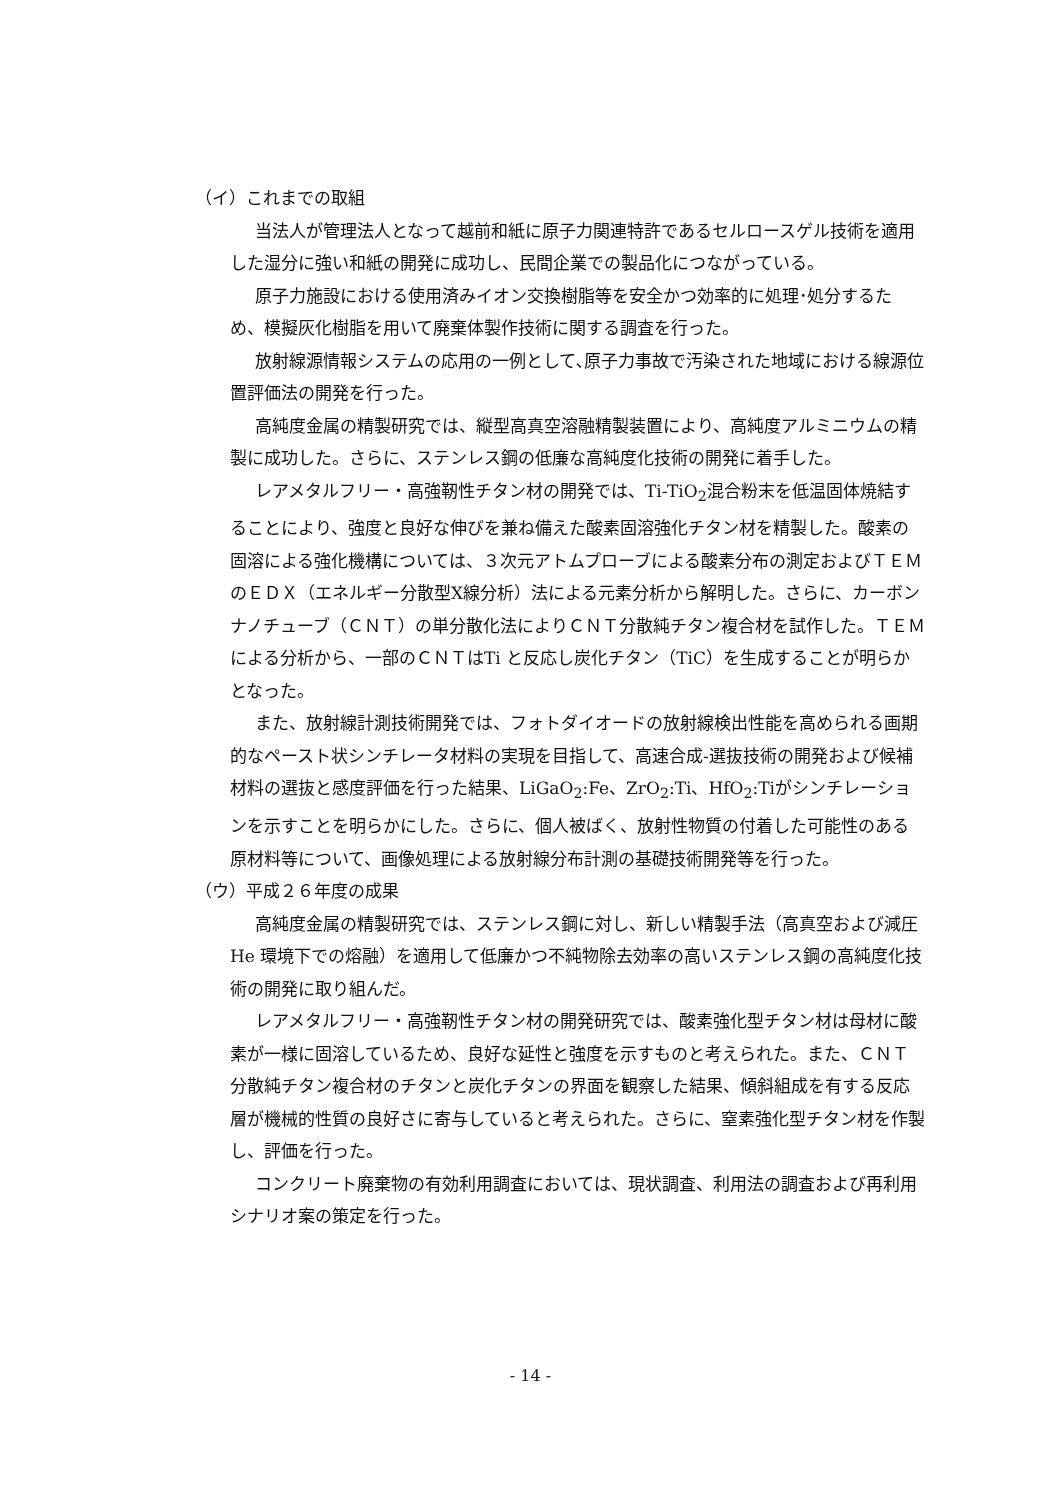（イ）これまでの取組
当法人が管理法人となって越前和紙に原子力関連特許であるセルロースゲル技術を適用した湿分に強い和紙の開発に成功し、民間企業での製品化につながっている。
原子力施設における使用済みイオン交換樹脂等を安全かつ効率的に処理･処分するため、模擬灰化樹脂を用いて廃棄体製作技術に関する調査を行った。
放射線源情報システムの応用の一例として､原子力事故で汚染された地域における線源位置評価法の開発を行った。
高純度金属の精製研究では、縦型高真空溶融精製装置により、高純度アルミニウムの精製に成功した。さらに、ステンレス鋼の低廉な高純度化技術の開発に着手した。
レアメタルフリー・高強靭性チタン材の開発では、Ti-TiO<sub>2</sub>混合粉末を低温固体焼結することにより、強度と良好な伸びを兼ね備えた酸素固溶強化チタン材を精製した。酸素の固溶による強化機構については、３次元アトムプローブによる酸素分布の測定およびＴＥＭのＥＤＸ（エネルギー分散型X線分析）法による元素分析から解明した。さらに、カーボンナノチューブ（ＣＮＴ）の単分散化法によりＣＮＴ分散純チタン複合材を試作した。ＴＥＭによる分析から、一部のＣＮＴはTi と反応し炭化チタン（TiC）を生成することが明らかとなった。
また、放射線計測技術開発では、フォトダイオードの放射線検出性能を高められる画期的なペースト状シンチレータ材料の実現を目指して、高速合成-選抜技術の開発および候補材料の選抜と感度評価を行った結果、LiGaO<sub>2</sub>:Fe、ZrO<sub>2</sub>:Ti、HfO<sub>2</sub>:Tiがシンチレーションを示すことを明らかにした。さらに、個人被ばく、放射性物質の付着した可能性のある原材料等について、画像処理による放射線分布計測の基礎技術開発等を行った。
（ウ）平成２６年度の成果
高純度金属の精製研究では、ステンレス鋼に対し、新しい精製手法（高真空および減圧He 環境下での熔融）を適用して低廉かつ不純物除去効率の高いステンレス鋼の高純度化技術の開発に取り組んだ。
レアメタルフリー・高強靭性チタン材の開発研究では、酸素強化型チタン材は母材に酸素が一様に固溶しているため、良好な延性と強度を示すものと考えられた。また、ＣＮＴ分散純チタン複合材のチタンと炭化チタンの界面を観察した結果、傾斜組成を有する反応層が機械的性質の良好さに寄与していると考えられた。さらに、窒素強化型チタン材を作製し、評価を行った。
コンクリート廃棄物の有効利用調査においては、現状調査、利用法の調査および再利用シナリオ案の策定を行った。
- 14 -